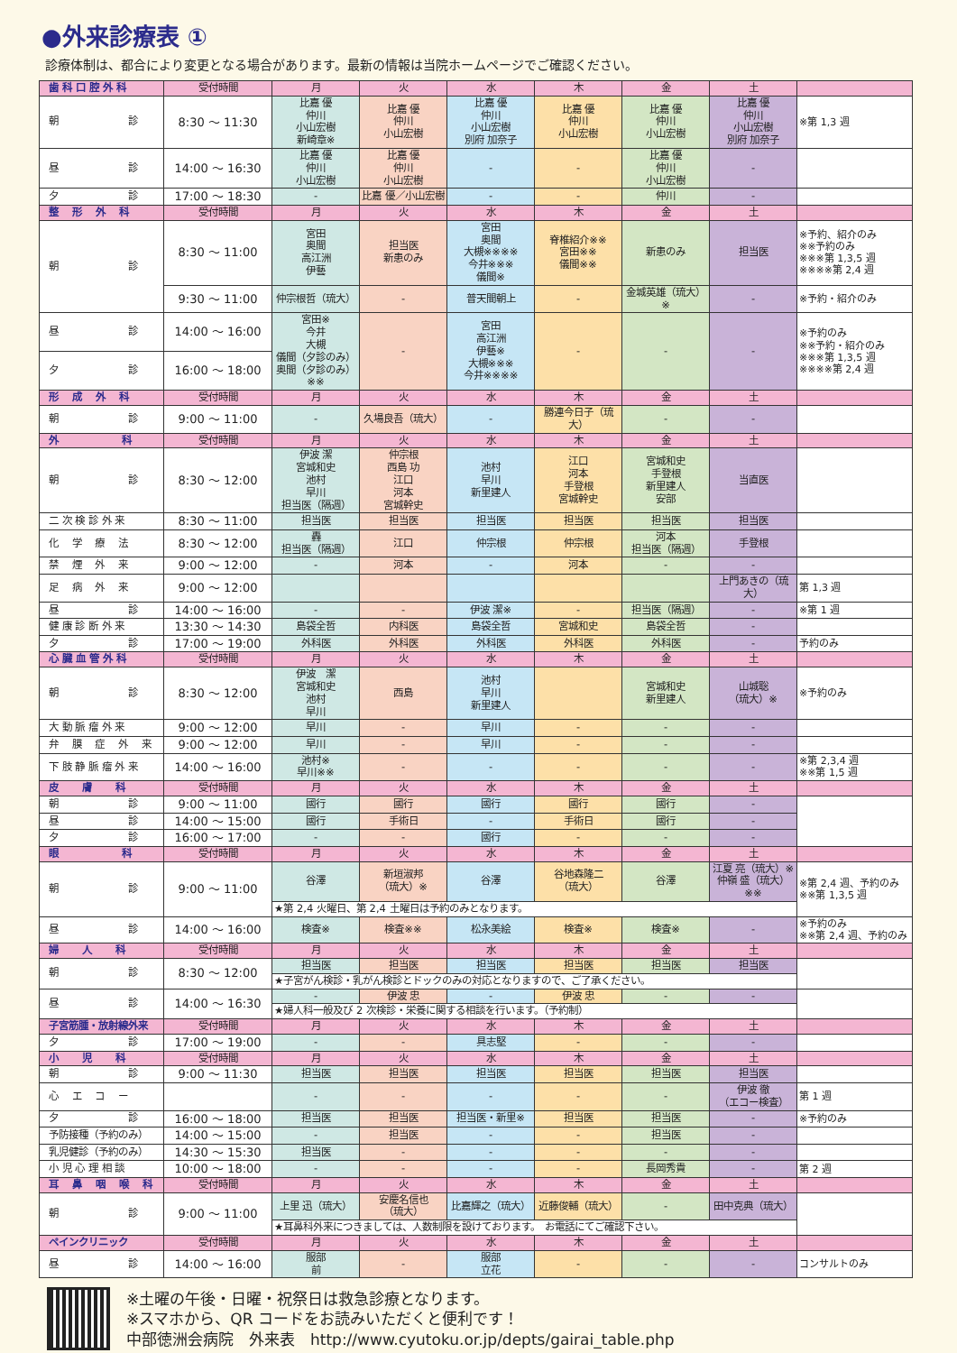●外来診療表 ①
診療体制は、都合により変更となる場合があります。最新の情報は当院ホームページでご確認ください。
| 歯 科 口 腔 外 科 | 受付時間 | 月 | 火 | 水 | 木 | 金 | 土 | |
| --- | --- | --- | --- | --- | --- | --- | --- | --- |
| 朝 診 | 8:30 ～ 11:30 | 比嘉 優 仲川 小山宏樹 新崎章※ | 比嘉 優 仲川 小山宏樹 | 比嘉 優 仲川 小山宏樹 別府 加奈子 | 比嘉 優 仲川 小山宏樹 | 比嘉 優 仲川 小山宏樹 | 比嘉 優 仲川 小山宏樹 別府 加奈子 | ※第 1,3 週 |
| 昼 診 | 14:00 ～ 16:30 | 比嘉 優 仲川 小山宏樹 | 比嘉 優 仲川 小山宏樹 | - | - | 比嘉 優 仲川 小山宏樹 | - | |
| 夕 診 | 17:00 ～ 18:30 | - | 比嘉 優／小山宏樹 | - | - | 仲川 | - | |
| 整 形 外 科 | 受付時間 | 月 | 火 | 水 | 木 | 金 | 土 | |
| 朝 診 | 8:30 ～ 11:00 | 宮田 奥間 高江洲 伊藝 | 担当医 新患のみ | 宮田 奥間 大槻※※※※ 今井※※※ 儀間※ | 脊椎紹介※※ 宮田※※ 儀間※※ | 新患のみ | 担当医 | ※予約、紹介のみ ※※予約のみ ※※※第 1,3,5 週 ※※※※第 2,4 週 |
| | 9:30 ～ 11:00 | 仲宗根哲（琉大） | - | 普天間朝上 | - | 金城英雄（琉大）※ | - | ※予約・紹介のみ |
| 昼 診 | 14:00 ～ 16:00 | 宮田※ 今井 大槻 儀間（夕診のみ） 奥間（夕診のみ）※※ | - | 宮田 高江洲 伊藝※ 大槻※※※ 今井※※※※ | - | - | - | ※予約のみ ※※予約・紹介のみ ※※※第 1,3,5 週 ※※※※第 2,4 週 |
| 夕 診 | 16:00 ～ 18:00 | | | | | | | |
| 形 成 外 科 | 受付時間 | 月 | 火 | 水 | 木 | 金 | 土 | |
| 朝 診 | 9:00 ～ 11:00 | - | 久場良吾（琉大） | - | 勝連今日子（琉大） | - | - | |
| 外 科 | 受付時間 | 月 | 火 | 水 | 木 | 金 | 土 | |
| 朝 診 | 8:30 ～ 12:00 | 伊波 潔 宮城和史 池村 早川 担当医（隔週） | 仲宗根 西島 功 江口 河本 宮城幹史 | 池村 早川 新里建人 | 江口 河本 手登根 宮城幹史 | 宮城和史 手登根 新里建人 安部 | 当直医 | |
| 二 次 検 診 外 来 | 8:30 ～ 11:00 | 担当医 | 担当医 | 担当医 | 担当医 | 担当医 | 担当医 | |
| 化 学 療 法 | 8:30 ～ 12:00 | 轟 担当医（隔週） | 江口 | 仲宗根 | 仲宗根 | 河本 担当医（隔週） | 手登根 | |
| 禁 煙 外 来 | 9:00 ～ 12:00 | - | 河本 | - | 河本 | - | - | |
| 足 病 外 来 | 9:00 ～ 12:00 | | | | | | 上門あきの（琉大） | 第 1,3 週 |
| 昼 診 | 14:00 ～ 16:00 | - | - | 伊波 潔※ | - | 担当医（隔週） | - | ※第 1 週 |
| 健 康 診 断 外 来 | 13:30 ～ 14:30 | 島袋全哲 | 内科医 | 島袋全哲 | 宮城和史 | 島袋全哲 | - | |
| 夕 診 | 17:00 ～ 19:00 | 外科医 | 外科医 | 外科医 | 外科医 | 外科医 | - | 予約のみ |
| 心 臓 血 管 外 科 | 受付時間 | 月 | 火 | 水 | 木 | 金 | 土 | |
| 朝 診 | 8:30 ～ 12:00 | 伊波 潔 宮城和史 池村 早川 | 西島 | 池村 早川 新里建人 | | 宮城和史 新里建人 | 山城聡 （琉大）※ | ※予約のみ |
| 大 動 脈 瘤 外 来 | 9:00 ～ 12:00 | 早川 | - | 早川 | - | - | - | |
| 弁 膜 症 外 来 | 9:00 ～ 12:00 | 早川 | - | 早川 | - | - | - | |
| 下 肢 静 脈 瘤 外 来 | 14:00 ～ 16:00 | 池村※ 早川※※ | - | - | - | - | - | ※第 2,3,4 週 ※※第 1,5 週 |
| 皮 膚 科 | 受付時間 | 月 | 火 | 水 | 木 | 金 | 土 | |
| 朝 診 | 9:00 ～ 11:00 | 國行 | 國行 | 國行 | 國行 | 國行 | - | |
| 昼 診 | 14:00 ～ 15:00 | 國行 | 手術日 | - | 手術日 | 國行 | - | |
| 夕 診 | 16:00 ～ 17:00 | - | - | 國行 | - | - | - | |
| 眼 科 | 受付時間 | 月 | 火 | 水 | 木 | 金 | 土 | |
| 朝 診 | 9:00 ～ 11:00 | 谷澤 | 新垣淑邦 （琉大）※ | 谷澤 | 谷地森隆二 （琉大） | 谷澤 | 江夏 亮（琉大）※ 仲嶺 盛（琉大）※※ | ※第 2,4 週、予約のみ ※※第 1,3,5 週 |
| | | ★第 2,4 火曜日、第 2,4 土曜日は予約のみとなります。 | | | | | | |
| 昼 診 | 14:00 ～ 16:00 | 検査※ | 検査※※ | 松永美絵 | 検査※ | 検査※ | - | ※予約のみ ※※第 2,4 週、予約のみ |
| 婦 人 科 | 受付時間 | 月 | 火 | 水 | 木 | 金 | 土 | |
| 朝 診 | 8:30 ～ 12:00 | 担当医 | 担当医 | 担当医 | 担当医 | 担当医 | 担当医 | |
| | | ★子宮がん検診・乳がん検診とドックのみの対応となりますので、ご了承ください。 | | | | | | |
| 昼 診 | 14:00 ～ 16:30 | - | 伊波 忠 | - | 伊波 忠 | - | - | |
| | | ★婦人科一般及び 2 次検診・栄養に関する相談を行います。（予約制） | | | | | | |
| 子宮筋腫・放射線外来 | 受付時間 | 月 | 火 | 水 | 木 | 金 | 土 | |
| 夕 診 | 17:00 ～ 19:00 | - | - | 具志堅 | - | - | - | |
| 小 児 科 | 受付時間 | 月 | 火 | 水 | 木 | 金 | 土 | |
| 朝 診 | 9:00 ～ 11:30 | 担当医 | 担当医 | 担当医 | 担当医 | 担当医 | 担当医 | |
| 心 エ コ ー | | - | - | - | - | - | 伊波 徹 （エコー検査） | 第 1 週 |
| 夕 診 | 16:00 ～ 18:00 | 担当医 | 担当医 | 担当医・新里※ | 担当医 | 担当医 | - | ※予約のみ |
| 予防接種（予約のみ） | 14:00 ～ 15:00 | - | 担当医 | - | - | 担当医 | - | |
| 乳児健診（予約のみ） | 14:30 ～ 15:30 | 担当医 | - | - | - | - | - | |
| 小 児 心 理 相 談 | 10:00 ～ 18:00 | - | - | - | - | 長岡秀貴 | - | 第 2 週 |
| 耳 鼻 咽 喉 科 | 受付時間 | 月 | 火 | 水 | 木 | 金 | 土 | |
| 朝 診 | 9:00 ～ 11:00 | 上里 迅（琉大） | 安慶名信也 （琉大） | 比嘉輝之（琉大） | 近藤俊輔（琉大） | - | 田中克典（琉大） | |
| | | ★耳鼻科外来につきましては、人数制限を設けております。 お電話にてご確認下さい。 | | | | | | |
| ペインクリニック | 受付時間 | 月 | 火 | 水 | 木 | 金 | 土 | |
| 昼 診 | 14:00 ～ 16:00 | 服部 前 | - | 服部 立花 | - | - | - | コンサルトのみ |
※土曜の午後・日曜・祝祭日は救急診療となります。
※スマホから、QR コードをお読みいただくと便利です！
中部徳洲会病院　外来表　http://www.cyutoku.or.jp/depts/gairai_table.php